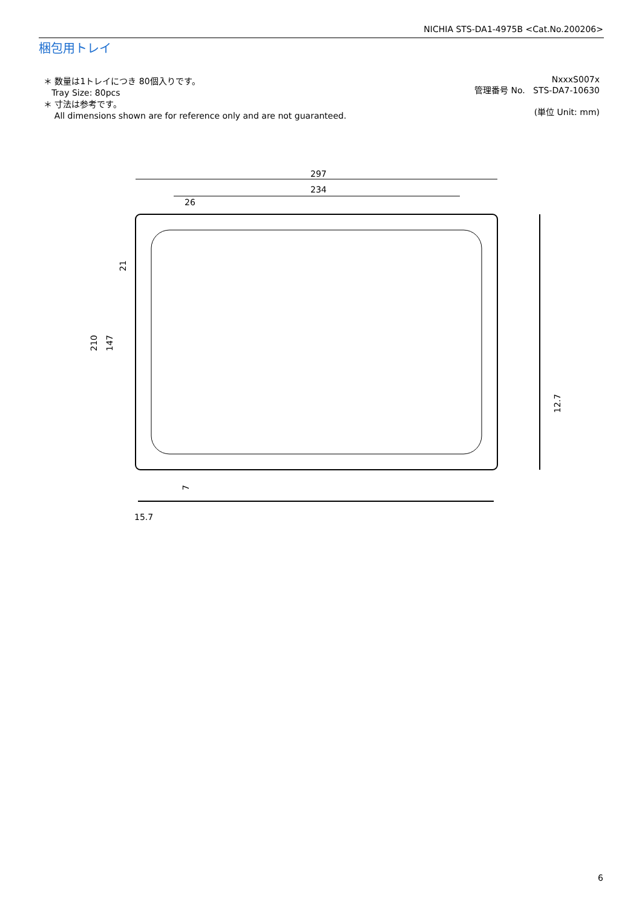NICHIA STS-DA1-4975B <Cat.No.200206>
梱包用トレイ
＊ 数量は1トレイにつき 80個入りです。
Tray Size: 80pcs
＊ 寸法は参考です。
All dimensions shown are for reference only and are not guaranteed.
NxxxS007x
管理番号 No. STS-DA7-10630
(単位 Unit: mm)
297
234
26
210
147
21
12.7
7
15.7
6